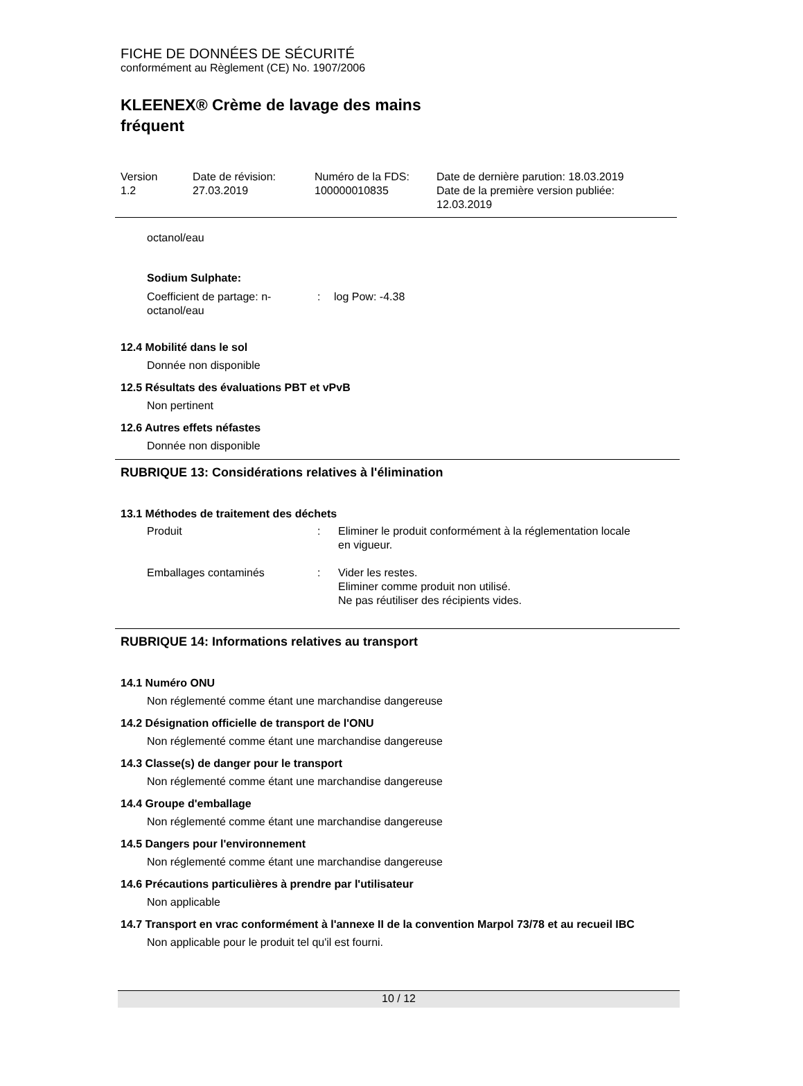FICHE DE DONNÉES DE SÉCURITÉ
conformément au Règlement (CE) No. 1907/2006
KLEENEX® Crème de lavage des mains fréquent
| Version 1.2 | Date de révision: 27.03.2019 | Numéro de la FDS: 100000010835 | Date de dernière parution: 18.03.2019 Date de la première version publiée: 12.03.2019 |
octanol/eau
Sodium Sulphate:
| Coefficient de partage: n- octanol/eau | : | log Pow: -4.38 |
12.4 Mobilité dans le sol
Donnée non disponible
12.5 Résultats des évaluations PBT et vPvB
Non pertinent
12.6 Autres effets néfastes
Donnée non disponible
RUBRIQUE 13: Considérations relatives à l'élimination
13.1 Méthodes de traitement des déchets
| Produit | : | Eliminer le produit conformément à la réglementation locale en vigueur. |
| Emballages contaminés | : | Vider les restes. Eliminer comme produit non utilisé. Ne pas réutiliser des récipients vides. |
RUBRIQUE 14: Informations relatives au transport
14.1 Numéro ONU
Non réglementé comme étant une marchandise dangereuse
14.2 Désignation officielle de transport de l'ONU
Non réglementé comme étant une marchandise dangereuse
14.3 Classe(s) de danger pour le transport
Non réglementé comme étant une marchandise dangereuse
14.4 Groupe d'emballage
Non réglementé comme étant une marchandise dangereuse
14.5 Dangers pour l'environnement
Non réglementé comme étant une marchandise dangereuse
14.6 Précautions particulières à prendre par l'utilisateur
Non applicable
14.7 Transport en vrac conformément à l'annexe II de la convention Marpol 73/78 et au recueil IBC
Non applicable pour le produit tel qu'il est fourni.
10 / 12